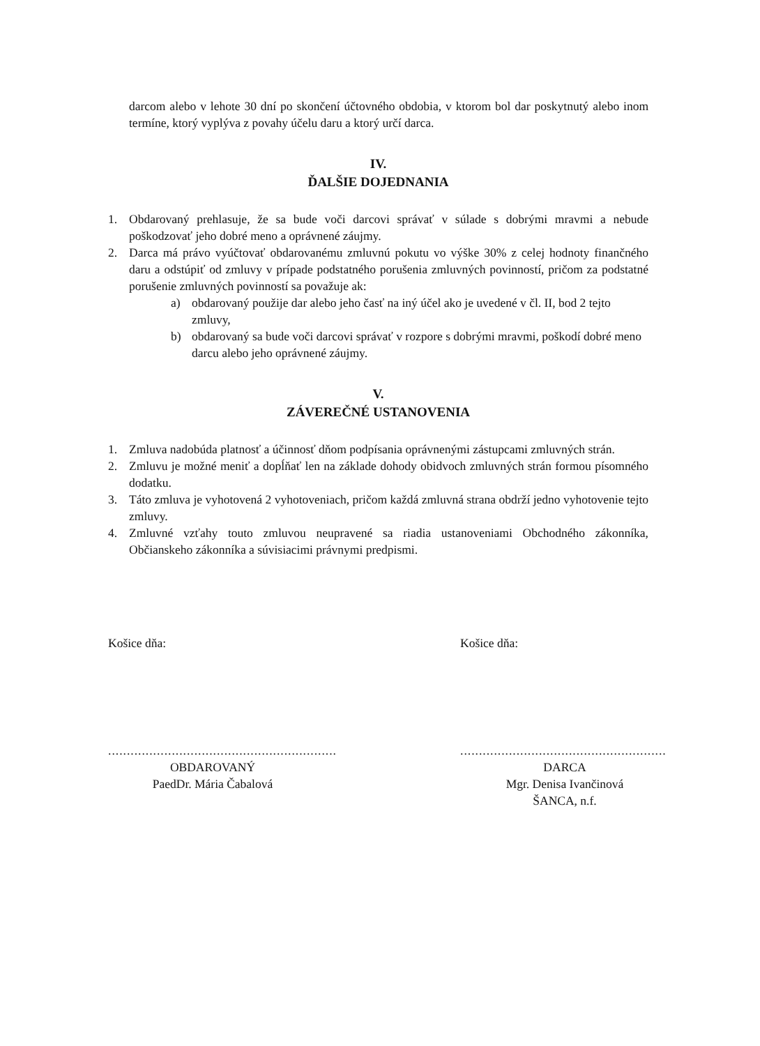darcom alebo v lehote 30 dní po skončení účtovného obdobia, v ktorom bol dar poskytnutý alebo inom termíne, ktorý vyplýva z povahy účelu daru a ktorý určí darca.
IV.
ĎALŠIE DOJEDNANIA
1. Obdarovaný prehlasuje, že sa bude voči darcovi správať v súlade s dobrými mravmi a nebude poškodzovať jeho dobré meno a oprávnené záujmy.
2. Darca má právo vyúčtovať obdarovanému zmluvnú pokutu vo výške 30% z celej hodnoty finančného daru a odstúpiť od zmluvy v prípade podstatného porušenia zmluvných povinností, pričom za podstatné porušenie zmluvných povinností sa považuje ak:
a) obdarovaný použije dar alebo jeho časť na iný účel ako je uvedené v čl. II, bod 2 tejto zmluvy,
b) obdarovaný sa bude voči darcovi správať v rozpore s dobrými mravmi, poškodí dobré meno darcu alebo jeho oprávnené záujmy.
V.
ZÁVEREČNÉ USTANOVENIA
1. Zmluva nadobúda platnosť a účinnosť dňom podpísania oprávnenými zástupcami zmluvných strán.
2. Zmluvu je možné meniť a dopĺňať len na základe dohody obidvoch zmluvných strán formou písomného dodatku.
3. Táto zmluva je vyhotovená 2 vyhotoveniach, pričom každá zmluvná strana obdrží jedno vyhotovenie tejto zmluvy.
4. Zmluvné vzťahy touto zmluvou neupravené sa riadia ustanoveniami Obchodného zákonníka, Občianskeho zákonníka a súvisiacimi právnymi predpismi.
Košice dňa:
.............................................................
OBDAROVANÝ
PaedDr. Mária Čabalová
Košice dňa:
.......................................................
DARCA
Mgr. Denisa Ivančinová
ŠANCA, n.f.